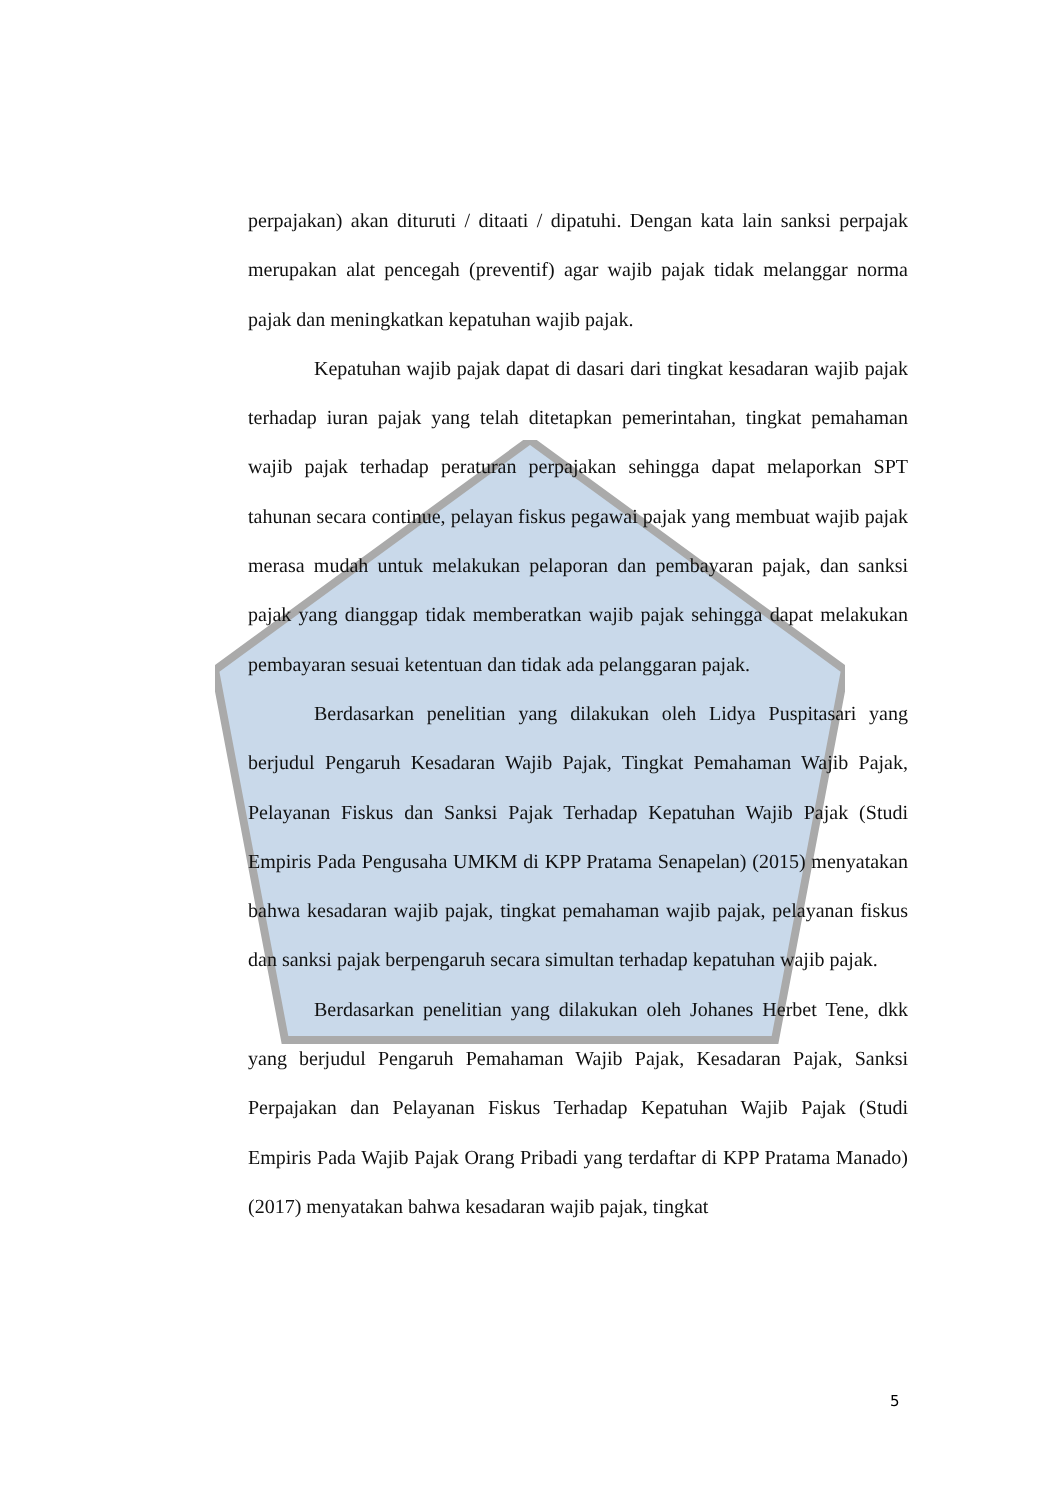perpajakan) akan dituruti / ditaati / dipatuhi. Dengan kata lain sanksi perpajak merupakan alat pencegah (preventif) agar wajib pajak tidak melanggar norma pajak dan meningkatkan kepatuhan wajib pajak.
Kepatuhan wajib pajak dapat di dasari dari tingkat kesadaran wajib pajak terhadap iuran pajak yang telah ditetapkan pemerintahan, tingkat pemahaman wajib pajak terhadap peraturan perpajakan sehingga dapat melaporkan SPT tahunan secara continue, pelayan fiskus pegawai pajak yang membuat wajib pajak merasa mudah untuk melakukan pelaporan dan pembayaran pajak, dan sanksi pajak yang dianggap tidak memberatkan wajib pajak sehingga dapat melakukan pembayaran sesuai ketentuan dan tidak ada pelanggaran pajak.
Berdasarkan penelitian yang dilakukan oleh Lidya Puspitasari yang berjudul Pengaruh Kesadaran Wajib Pajak, Tingkat Pemahaman Wajib Pajak, Pelayanan Fiskus dan Sanksi Pajak Terhadap Kepatuhan Wajib Pajak (Studi Empiris Pada Pengusaha UMKM di KPP Pratama Senapelan) (2015) menyatakan bahwa kesadaran wajib pajak, tingkat pemahaman wajib pajak, pelayanan fiskus dan sanksi pajak berpengaruh secara simultan terhadap kepatuhan wajib pajak.
Berdasarkan penelitian yang dilakukan oleh Johanes Herbet Tene, dkk yang berjudul Pengaruh Pemahaman Wajib Pajak, Kesadaran Pajak, Sanksi Perpajakan dan Pelayanan Fiskus Terhadap Kepatuhan Wajib Pajak (Studi Empiris Pada Wajib Pajak Orang Pribadi yang terdaftar di KPP Pratama Manado) (2017) menyatakan bahwa kesadaran wajib pajak, tingkat
5